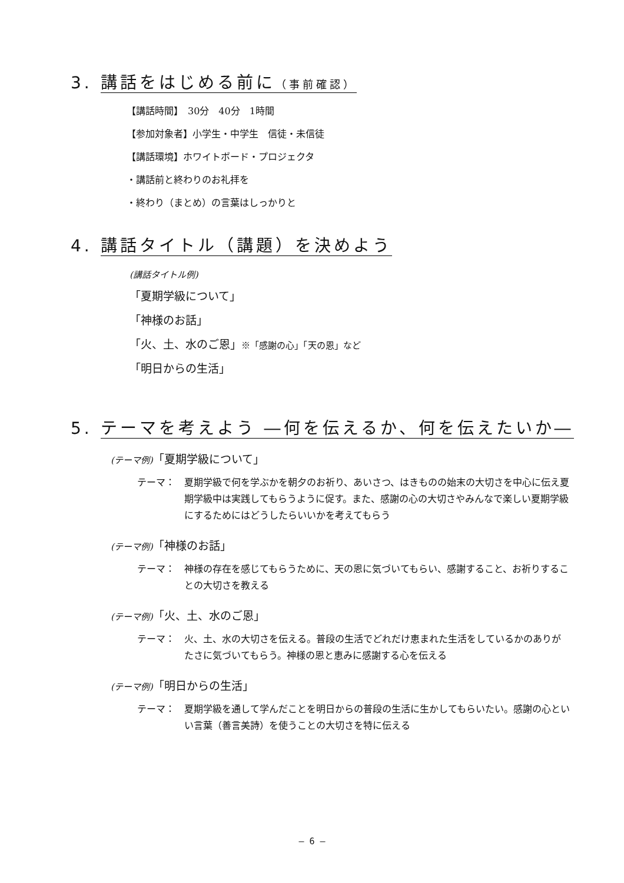3. 講話をはじめる前に（事前確認）
【講話時間】　30分　40分　1時間
【参加対象者】小学生・中学生　信徒・未信徒
【講話環境】ホワイトボード・プロジェクタ
・講話前と終わりのお礼拝を
・終わり（まとめ）の言葉はしっかりと
4. 講話タイトル（講題）を決めよう
(講話タイトル例)
「夏期学級について」
「神様のお話」
「火、土、水のご恩」※「感謝の心」「天の恩」など
「明日からの生活」
5. テーマを考えよう ―何を伝えるか、何を伝えたいか―
(テーマ例)「夏期学級について」
テーマ： 夏期学級で何を学ぶかを朝夕のお祈り、あいさつ、はきものの始末の大切さを中心に伝え夏期学級中は実践してもらうように促す。また、感謝の心の大切さやみんなで楽しい夏期学級にするためにはどうしたらいいかを考えてもらう
(テーマ例)「神様のお話」
テーマ： 神様の存在を感じてもらうために、天の恩に気づいてもらい、感謝すること、お祈りすることの大切さを教える
(テーマ例)「火、土、水のご恩」
テーマ： 火、土、水の大切さを伝える。普段の生活でどれだけ恵まれた生活をしているかのありがたさに気づいてもらう。神様の恩と恵みに感謝する心を伝える
(テーマ例)「明日からの生活」
テーマ： 夏期学級を通して学んだことを明日からの普段の生活に生かしてもらいたい。感謝の心といい言葉（善言美詩）を使うことの大切さを特に伝える
— 6 —